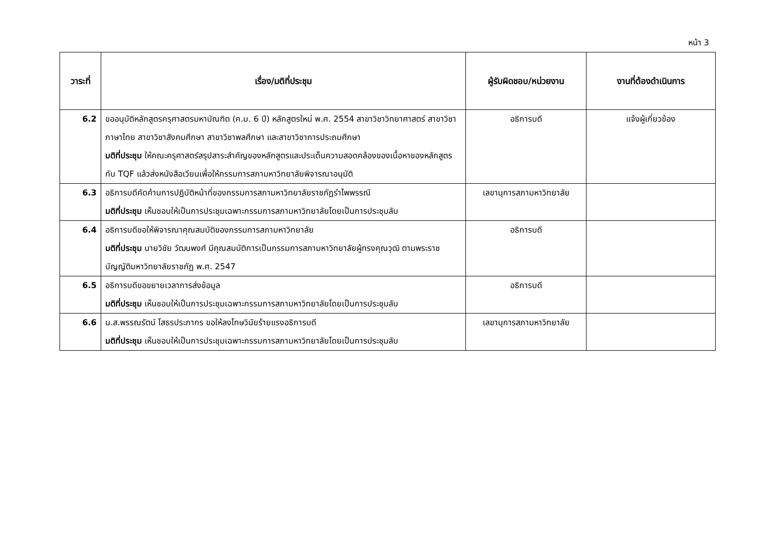หน้า 3
| วาระที่ | เรื่อง/มติที่ประชุม | ผู้รับผิดชอบ/หน่วยงาน | งานที่ต้องดำเนินการ |
| --- | --- | --- | --- |
| 6.2 | ขออนุมัติหลักสูตรครุศาสตรมหาบัณฑิต (ค.ม. 6 ปี) หลักสูตรใหม่ พ.ศ. 2554 สาขาวิชาวิทยาศาสตร์ สาขาวิชาภาษาไทย สาขาวิชาสังคมศึกษา สาขาวิชาพลศึกษา และสาขาวิชาการประถมศึกษา มติที่ประชุม ให้คณะครุศาสตร์สรุปสาระสำคัญของหลักสูตรและประเด็นความสอดคล้องของเนื้อหาของหลักสูตรกับ TQF แล้วส่งหนังสือเวียนเพื่อให้กรรมการสภามหาวิทยาลัยพิจารณาอนุมัติ | อธิการบดี | แจ้งผู้เกี่ยวข้อง |
| 6.3 | อธิการบดีคัดค้านการปฏิบัติหน้าที่ของกรรมการสภามหาวิทยาลัยราชภัฏรำไพพรรณี มติที่ประชุม เห็นชอบให้เป็นการประชุมเฉพาะกรรมการสภามหาวิทยาลัยโดยเป็นการประชุมลับ | เลขานุการสภามหาวิทยาลัย | |
| 6.4 | อธิการบดีขอให้พิจารณาคุณสมบัติของกรรมการสภามหาวิทยาลัย มติที่ประชุม นายวิชัย วัฒนพงศ์ มีคุณสมบัติการเป็นกรรมการสภามหาวิทยาลัยผู้ทรงคุณวุฒิ ตามพระราชบัญญัติมหาวิทยาลัยราชภัฏ พ.ศ. 2547 | อธิการบดี | |
| 6.5 | อธิการบดีขอขยายเวลาการส่งข้อมูล มติที่ประชุม เห็นชอบให้เป็นการประชุมเฉพาะกรรมการสภามหาวิทยาลัยโดยเป็นการประชุมลับ | อธิการบดี | |
| 6.6 | น.ส.พรรณรัตน์ โสธรประภากร ขอให้ลงโทษวินัยร้ายแรงอธิการบดี มติที่ประชุม เห็นชอบให้เป็นการประชุมเฉพาะกรรมการสภามหาวิทยาลัยโดยเป็นการประชุมลับ | เลขานุการสภามหาวิทยาลัย | |